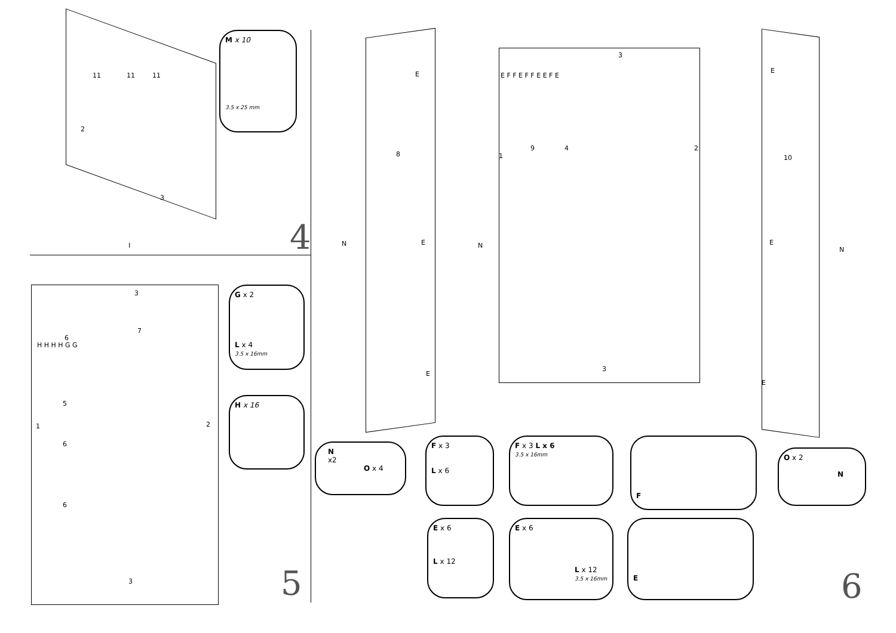11 11 11
2
3
I 4
M x 10
3.5 x 25 mm
3
7
6
5
6
6
1 2
3
H H H H G G
5
G x 2
L x 4
3.5 x 16mm
H x 16
8
E
E
E
N
3
1
9 4 2
3
N
E F F E F F E E F E
10
E
E
E
N
6
N
x2
O x 4
F x 3
L x 6
F x 3 L x 6
3.5 x 16mm
F
O x 2
N
E x 6
L x 12
E x 6
L x 12
3.5 x 16mm
E